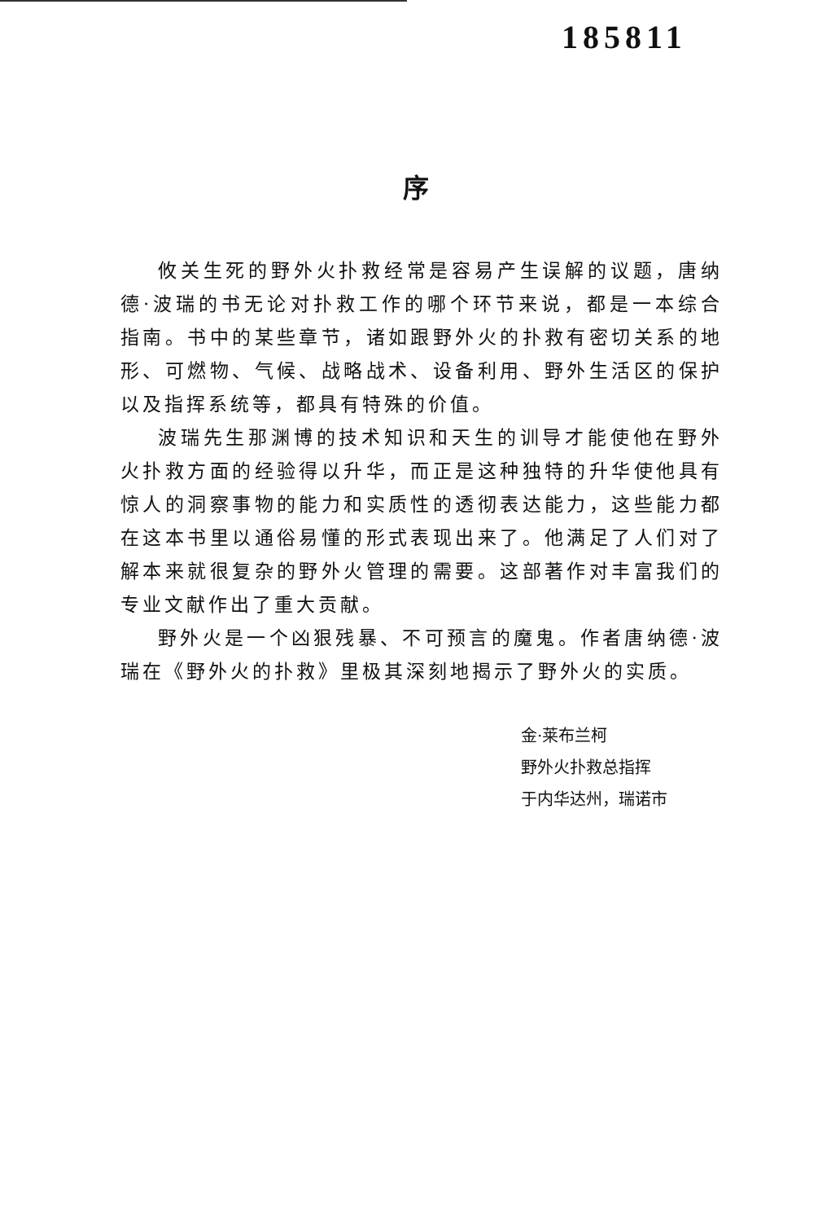185811
序
攸关生死的野外火扑救经常是容易产生误解的议题，唐纳德·波瑞的书无论对扑救工作的哪个环节来说，都是一本综合指南。书中的某些章节，诸如跟野外火的扑救有密切关系的地形、可燃物、气候、战略战术、设备利用、野外生活区的保护以及指挥系统等，都具有特殊的价值。
波瑞先生那渊博的技术知识和天生的训导才能使他在野外火扑救方面的经验得以升华，而正是这种独特的升华使他具有惊人的洞察事物的能力和实质性的透彻表达能力，这些能力都在这本书里以通俗易懂的形式表现出来了。他满足了人们对了解本来就很复杂的野外火管理的需要。这部著作对丰富我们的专业文献作出了重大贡献。
野外火是一个凶狠残暴、不可预言的魔鬼。作者唐纳德·波瑞在《野外火的扑救》里极其深刻地揭示了野外火的实质。
金·莱布兰柯
野外火扑救总指挥
于内华达州，瑞诺市